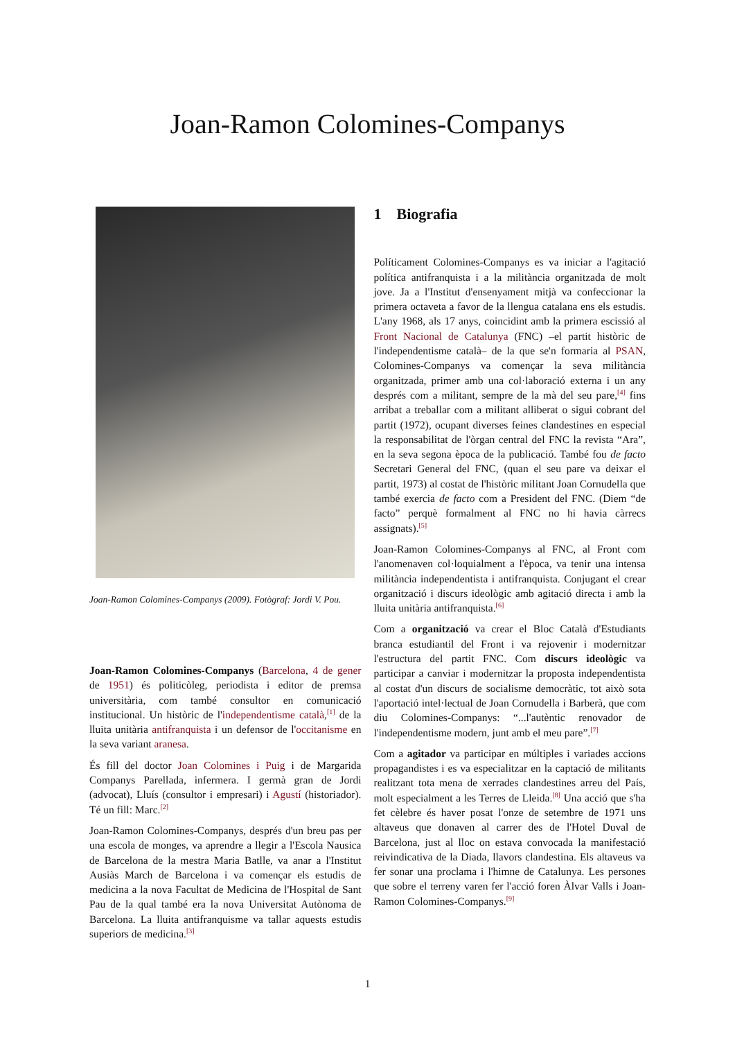Joan-Ramon Colomines-Companys
Joan-Ramon Colomines-Companys (2009). Fotògraf: Jordi V. Pou.
Joan-Ramon Colomines-Companys (Barcelona, 4 de gener de 1951) és politicòleg, periodista i editor de premsa universitària, com també consultor en comunicació institucional. Un històric de l'independentisme català,<sup>[1]</sup> de la lluita unitària antifranquista i un defensor de l'occitanisme en la seva variant aranesa.
És fill del doctor Joan Colomines i Puig i de Margarida Companys Parellada, infermera. I germà gran de Jordi (advocat), Lluís (consultor i empresari) i Agustí (historiador). Té un fill: Marc.<sup>[2]</sup>
Joan-Ramon Colomines-Companys, després d'un breu pas per una escola de monges, va aprendre a llegir a l'Escola Nausica de Barcelona de la mestra Maria Batlle, va anar a l'Institut Ausiàs March de Barcelona i va començar els estudis de medicina a la nova Facultat de Medicina de l'Hospital de Sant Pau de la qual també era la nova Universitat Autònoma de Barcelona. La lluita antifranquisme va tallar aquests estudis superiors de medicina.<sup>[3]</sup>
1 Biografia
Políticament Colomines-Companys es va iniciar a l'agitació política antifranquista i a la militància organitzada de molt jove. Ja a l'Institut d'ensenyament mitjà va confeccionar la primera octaveta a favor de la llengua catalana ens els estudis. L'any 1968, als 17 anys, coincidint amb la primera escissió al Front Nacional de Catalunya (FNC) –el partit històric de l'independentisme català– de la que se'n formaria al PSAN, Colomines-Companys va començar la seva militància organitzada, primer amb una col·laboració externa i un any després com a militant, sempre de la mà del seu pare,<sup>[4]</sup> fins arribat a treballar com a militant alliberat o sigui cobrant del partit (1972), ocupant diverses feines clandestines en especial la responsabilitat de l'òrgan central del FNC la revista “Ara”, en la seva segona època de la publicació. També fou de facto Secretari General del FNC, (quan el seu pare va deixar el partit, 1973) al costat de l'històric militant Joan Cornudella que també exercia de facto com a President del FNC. (Diem “de facto” perquè formalment al FNC no hi havia càrrecs assignats).<sup>[5]</sup>
Joan-Ramon Colomines-Companys al FNC, al Front com l'anomenaven col·loquialment a l'època, va tenir una intensa militància independentista i antifranquista. Conjugant el crear organització i discurs ideològic amb agitació directa i amb la lluita unitària antifranquista.<sup>[6]</sup>
Com a organització va crear el Bloc Català d'Estudiants branca estudiantil del Front i va rejovenir i modernitzar l'estructura del partit FNC. Com discurs ideològic va participar a canviar i modernitzar la proposta independentista al costat d'un discurs de socialisme democràtic, tot això sota l'aportació intel·lectual de Joan Cornudella i Barberà, que com diu Colomines-Companys: “...l'autèntic renovador de l'independentisme modern, junt amb el meu pare”.<sup>[7]</sup>
Com a agitador va participar en múltiples i variades accions propagandistes i es va especialitzar en la captació de militants realitzant tota mena de xerrades clandestines arreu del País, molt especialment a les Terres de Lleida.<sup>[8]</sup> Una acció que s'ha fet cèlebre és haver posat l'onze de setembre de 1971 uns altaveus que donaven al carrer des de l'Hotel Duval de Barcelona, just al lloc on estava convocada la manifestació reivindicativa de la Diada, llavors clandestina. Els altaveus va fer sonar una proclama i l'himne de Catalunya. Les persones que sobre el terreny varen fer l'acció foren Àlvar Valls i Joan-Ramon Colomines-Companys.<sup>[9]</sup>
1